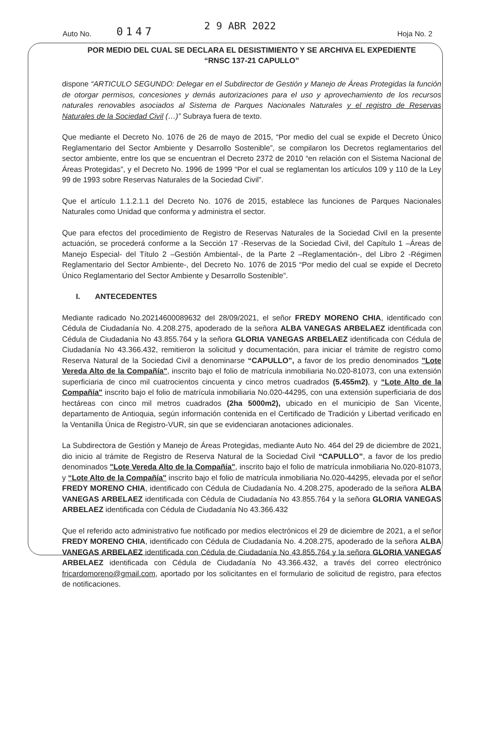Auto No. 0147 2 9 ABR 2022 Hoja No. 2
POR MEDIO DEL CUAL SE DECLARA EL DESISTIMIENTO Y SE ARCHIVA EL EXPEDIENTE
“RNSC 137-21 CAPULLO”
dispone “ARTICULO SEGUNDO: Delegar en el Subdirector de Gestión y Manejo de Áreas Protegidas la función de otorgar permisos, concesiones y demás autorizaciones para el uso y aprovechamiento de los recursos naturales renovables asociados al Sistema de Parques Nacionales Naturales y el registro de Reservas Naturales de la Sociedad Civil (…)” Subraya fuera de texto.
Que mediante el Decreto No. 1076 de 26 de mayo de 2015, “Por medio del cual se expide el Decreto Único Reglamentario del Sector Ambiente y Desarrollo Sostenible”, se compilaron los Decretos reglamentarios del sector ambiente, entre los que se encuentran el Decreto 2372 de 2010 “en relación con el Sistema Nacional de Áreas Protegidas”, y el Decreto No. 1996 de 1999 “Por el cual se reglamentan los artículos 109 y 110 de la Ley 99 de 1993 sobre Reservas Naturales de la Sociedad Civil”.
Que el artículo 1.1.2.1.1 del Decreto No. 1076 de 2015, establece las funciones de Parques Nacionales Naturales como Unidad que conforma y administra el sector.
Que para efectos del procedimiento de Registro de Reservas Naturales de la Sociedad Civil en la presente actuación, se procederá conforme a la Sección 17 -Reservas de la Sociedad Civil, del Capítulo 1 –Áreas de Manejo Especial- del Título 2 –Gestión Ambiental-, de la Parte 2 –Reglamentación-, del Libro 2 -Régimen Reglamentario del Sector Ambiente-, del Decreto No. 1076 de 2015 “Por medio del cual se expide el Decreto Único Reglamentario del Sector Ambiente y Desarrollo Sostenible”.
I. ANTECEDENTES
Mediante radicado No.20214600089632 del 28/09/2021, el señor FREDY MORENO CHIA, identificado con Cédula de Ciudadanía No. 4.208.275, apoderado de la señora ALBA VANEGAS ARBELAEZ identificada con Cédula de Ciudadanía No 43.855.764 y la señora GLORIA VANEGAS ARBELAEZ identificada con Cédula de Ciudadanía No 43.366.432, remitieron la solicitud y documentación, para iniciar el trámite de registro como Reserva Natural de la Sociedad Civil a denominarse “CAPULLO”, a favor de los predio denominados "Lote Vereda Alto de la Compañía", inscrito bajo el folio de matrícula inmobiliaria No.020-81073, con una extensión superficiaria de cinco mil cuatrocientos cincuenta y cinco metros cuadrados (5.455m2), y “Lote Alto de la Compañía" inscrito bajo el folio de matrícula inmobiliaria No.020-44295, con una extensión superficiaria de dos hectáreas con cinco mil metros cuadrados (2ha 5000m2), ubicado en el municipio de San Vicente, departamento de Antioquia, según información contenida en el Certificado de Tradición y Libertad verificado en la Ventanilla Única de Registro-VUR, sin que se evidenciaran anotaciones adicionales.
La Subdirectora de Gestión y Manejo de Áreas Protegidas, mediante Auto No. 464 del 29 de diciembre de 2021, dio inicio al trámite de Registro de Reserva Natural de la Sociedad Civil “CAPULLO”, a favor de los predio denominados "Lote Vereda Alto de la Compañía", inscrito bajo el folio de matrícula inmobiliaria No.020-81073, y “Lote Alto de la Compañía" inscrito bajo el folio de matrícula inmobiliaria No.020-44295, elevada por el señor FREDY MORENO CHIA, identificado con Cédula de Ciudadanía No. 4.208.275, apoderado de la señora ALBA VANEGAS ARBELAEZ identificada con Cédula de Ciudadanía No 43.855.764 y la señora GLORIA VANEGAS ARBELAEZ identificada con Cédula de Ciudadanía No 43.366.432
Que el referido acto administrativo fue notificado por medios electrónicos el 29 de diciembre de 2021, a el señor FREDY MORENO CHIA, identificado con Cédula de Ciudadanía No. 4.208.275, apoderado de la señora ALBA VANEGAS ARBELAEZ identificada con Cédula de Ciudadanía No 43.855.764 y la señora GLORIA VANEGAS ARBELAEZ identificada con Cédula de Ciudadanía No 43.366.432, a través del correo electrónico fricardomoreno@gmail.com, aportado por los solicitantes en el formulario de solicitud de registro, para efectos de notificaciones.